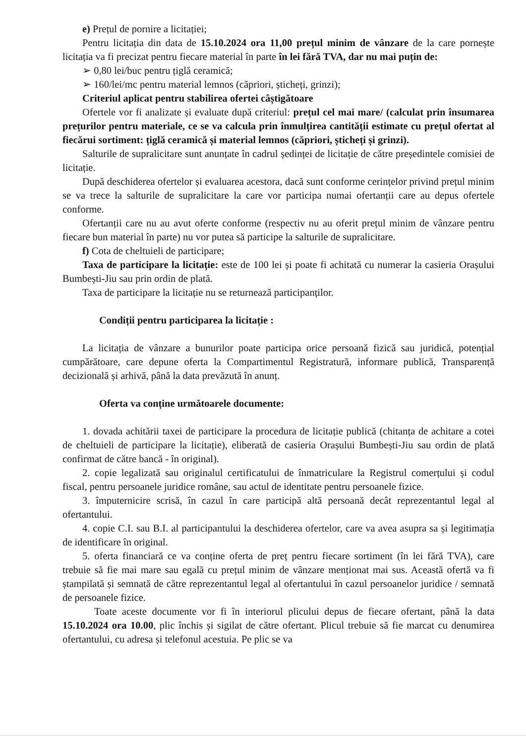e) Prețul de pornire a licitației;
Pentru licitația din data de 15.10.2024 ora 11,00 prețul minim de vânzare de la care pornește licitația va fi precizat pentru fiecare material în parte în lei fără TVA, dar nu mai puțin de:
➢ 0,80 lei/buc pentru țiglă ceramică;
➢ 160/lei/mc pentru material lemnos (căpriori, șticheți, grinzi);
Criteriul aplicat pentru stabilirea ofertei câștigătoare
Ofertele vor fi analizate și evaluate după criteriul: prețul cel mai mare/ (calculat prin însumarea prețurilor pentru materiale, ce se va calcula prin înmulțirea cantității estimate cu prețul ofertat al fiecărui sortiment: țiglă ceramică și material lemnos (căpriori, șticheți și grinzi).
Salturile de supralicitare sunt anunțate în cadrul ședinței de licitație de către președintele comisiei de licitație.
După deschiderea ofertelor și evaluarea acestora, dacă sunt conforme cerințelor privind prețul minim se va trece la salturile de supralicitare la care vor participa numai ofertanții care au depus ofertele conforme.
Ofertanții care nu au avut oferte conforme (respectiv nu au oferit prețul minim de vânzare pentru fiecare bun material în parte) nu vor putea să participe la salturile de supralicitare.
f) Cota de cheltuieli de participare;
Taxa de participare la licitație: este de 100 lei și poate fi achitată cu numerar la casieria Orașului Bumbești-Jiu sau prin ordin de plată.
Taxa de participare la licitație nu se returnează participanților.
Condiții pentru participarea la licitație :
La licitația de vânzare a bunurilor poate participa orice persoană fizică sau juridică, potențial cumpărătoare, care depune oferta la Compartimentul Registratură, informare publică, Transparență decizională și arhivă, până la data prevăzută în anunț.
Oferta va conține următoarele documente:
1. dovada achitării taxei de participare la procedura de licitație publică (chitanța de achitare a cotei de cheltuieli de participare la licitație), eliberată de casieria Orașului Bumbești-Jiu sau ordin de plată confirmat de către bancă - în original).
2. copie legalizată sau originalul certificatului de înmatriculare la Registrul comerțului și codul fiscal, pentru persoanele juridice române, sau actul de identitate pentru persoanele fizice.
3. împuternicire scrisă, în cazul în care participă altă persoană decât reprezentantul legal al ofertantului.
4. copie C.I. sau B.I. al participantului la deschiderea ofertelor, care va avea asupra sa și legitimația de identificare în original.
5. oferta financiară ce va conține oferta de preț pentru fiecare sortiment (în lei fără TVA), care trebuie să fie mai mare sau egală cu prețul minim de vânzare menționat mai sus. Această ofertă va fi ștampilată și semnată de către reprezentantul legal al ofertantului în cazul persoanelor juridice / semnată de persoanele fizice.
Toate aceste documente vor fi în interiorul plicului depus de fiecare ofertant, până la data 15.10.2024 ora 10.00, plic închis și sigilat de către ofertant. Plicul trebuie să fie marcat cu denumirea ofertantului, cu adresa și telefonul acestuia. Pe plic se va